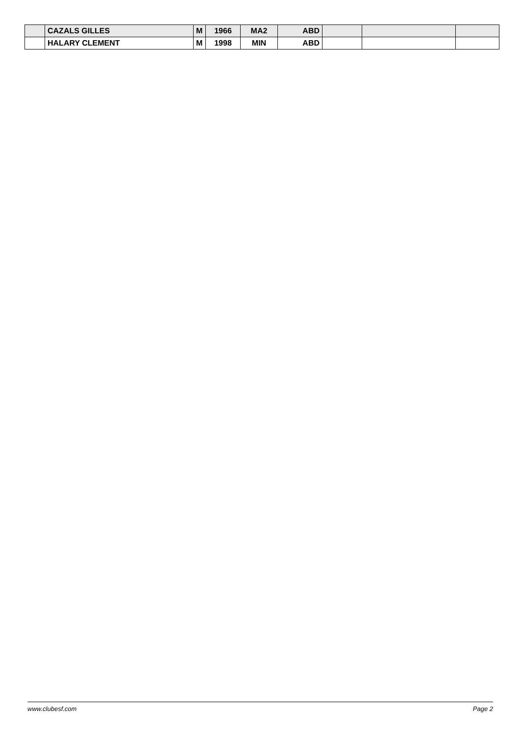| | CAZALS GILLES | M | 1966 | MA2 | ABD | | | |
| | HALARY CLEMENT | M | 1998 | MIN | ABD | | | |
www.clubesf.com Page 2